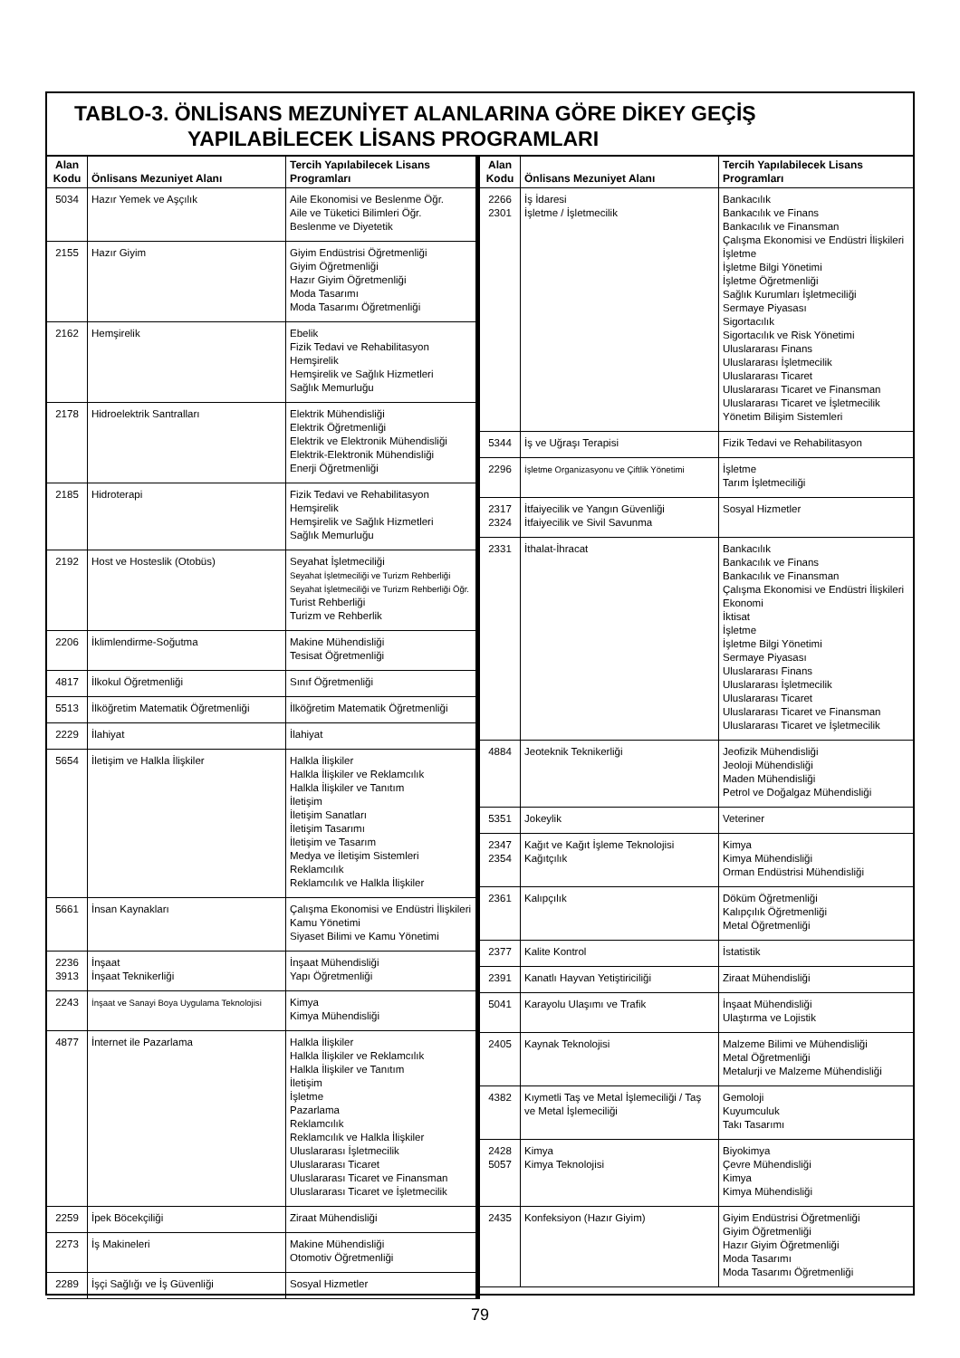TABLO-3. ÖNLİSANS MEZUNİYET ALANLARINA GÖRE DİKEY GEÇİŞ
YAPILABİLECEK LİSANS PROGRAMLARI
| Alan Kodu | Önlisans Mezuniyet Alanı | Tercih Yapılabilecek Lisans Programları |
| --- | --- | --- |
| 5034 | Hazır Yemek ve Aşçılık | Aile Ekonomisi ve Beslenme Öğr. Aile ve Tüketici Bilimleri Öğr. Beslenme ve Diyetetik |
| 2155 | Hazır Giyim | Giyim Endüstrisi Öğretmenliği Giyim Öğretmenliği Hazır Giyim Öğretmenliği Moda Tasarımı Moda Tasarımı Öğretmenliği |
| 2162 | Hemşirelik | Ebelik Fizik Tedavi ve Rehabilitasyon Hemşirelik Hemşirelik ve Sağlık Hizmetleri Sağlık Memurluğu |
| 2178 | Hidroelektrik Santralları | Elektrik Mühendisliği Elektrik Öğretmenliği Elektrik ve Elektronik Mühendisliği Elektrik-Elektronik Mühendisliği Enerji Öğretmenliği |
| 2185 | Hidroterapi | Fizik Tedavi ve Rehabilitasyon Hemşirelik Hemşirelik ve Sağlık Hizmetleri Sağlık Memurluğu |
| 2192 | Host ve Hosteslik (Otobüs) | Seyahat İşletmeciliği Seyahat İşletmeciliği ve Turizm Rehberliği Seyahat İşletmeciliği ve Turizm Rehberliği Öğr. Turist Rehberliği Turizm ve Rehberlik |
| 2206 | İklimlendirme-Soğutma | Makine Mühendisliği Tesisat Öğretmenliği |
| 4817 | İlkokul Öğretmenliği | Sınıf Öğretmenliği |
| 5513 | İlköğretim Matematik Öğretmenliği | İlköğretim Matematik Öğretmenliği |
| 2229 | İlahiyat | İlahiyat |
| 5654 | İletişim ve Halkla İlişkiler | Halkla İlişkiler Halkla İlişkiler ve Reklamcılık Halkla İlişkiler ve Tanıtım İletişim İletişim Sanatları İletişim Tasarımı İletişim ve Tasarım Medya ve İletişim Sistemleri Reklamcılık Reklamcılık ve Halkla İlişkiler |
| 5661 | İnsan Kaynakları | Çalışma Ekonomisi ve Endüstri İlişkileri Kamu Yönetimi Siyaset Bilimi ve Kamu Yönetimi |
| 2236 3913 | İnşaat İnşaat Teknikerliği | İnşaat Mühendisliği Yapı Öğretmenliği |
| 2243 | İnşaat ve Sanayi Boya Uygulama Teknolojisi | Kimya Kimya Mühendisliği |
| 4877 | İnternet ile Pazarlama | Halkla İlişkiler Halkla İlişkiler ve Reklamcılık Halkla İlişkiler ve Tanıtım İletişim İşletme Pazarlama Reklamcılık Reklamcılık ve Halkla İlişkiler Uluslararası İşletmecilik Uluslararası Ticaret Uluslararası Ticaret ve Finansman Uluslararası Ticaret ve İşletmecilik |
| 2259 | İpek Böcekçiliği | Ziraat Mühendisliği |
| 2273 | İş Makineleri | Makine Mühendisliği Otomotiv Öğretmenliği |
| 2289 | İşçi Sağlığı ve İş Güvenliği | Sosyal Hizmetler |
| Alan Kodu | Önlisans Mezuniyet Alanı | Tercih Yapılabilecek Lisans Programları |
| --- | --- | --- |
| 2266 2301 | İş İdaresi İşletme / İşletmecilik | Bankacılık Bankacılık ve Finans Bankacılık ve Finansman Çalışma Ekonomisi ve Endüstri İlişkileri İşletme İşletme Bilgi Yönetimi İşletme Öğretmenliği Sağlık Kurumları İşletmeciliği Sermaye Piyasası Sigortacılık Sigortacılık ve Risk Yönetimi Uluslararası Finans Uluslararası İşletmecilik Uluslararası Ticaret Uluslararası Ticaret ve Finansman Uluslararası Ticaret ve İşletmecilik Yönetim Bilişim Sistemleri |
| 5344 | İş ve Uğraşı Terapisi | Fizik Tedavi ve Rehabilitasyon |
| 2296 | İşletme Organizasyonu ve Çiftlik Yönetimi | İşletme Tarım İşletmeciliği |
| 2317 2324 | İtfaiyecilik ve Yangın Güvenliği İtfaiyecilik ve Sivil Savunma | Sosyal Hizmetler |
| 2331 | İthalat-İhracat | Bankacılık Bankacılık ve Finans Bankacılık ve Finansman Çalışma Ekonomisi ve Endüstri İlişkileri Ekonomi İktisat İşletme İşletme Bilgi Yönetimi Sermaye Piyasası Uluslararası Finans Uluslararası İşletmecilik Uluslararası Ticaret Uluslararası Ticaret ve Finansman Uluslararası Ticaret ve İşletmecilik |
| 4884 | Jeoteknik Teknikerliği | Jeofizik Mühendisliği Jeoloji Mühendisliği Maden Mühendisliği Petrol ve Doğalgaz Mühendisliği |
| 5351 | Jokeylik | Veteriner |
| 2347 2354 | Kağıt ve Kağıt İşleme Teknolojisi Kağıtçılık | Kimya Kimya Mühendisliği Orman Endüstrisi Mühendisliği |
| 2361 | Kalıpçılık | Döküm Öğretmenliği Kalıpçılık Öğretmenliği Metal Öğretmenliği |
| 2377 | Kalite Kontrol | İstatistik |
| 2391 | Kanatlı Hayvan Yetiştiriciliği | Ziraat Mühendisliği |
| 5041 | Karayolu Ulaşımı ve Trafik | İnşaat Mühendisliği Ulaştırma ve Lojistik |
| 2405 | Kaynak Teknolojisi | Malzeme Bilimi ve Mühendisliği Metal Öğretmenliği Metalurji ve Malzeme Mühendisliği |
| 4382 | Kıymetli Taş ve Metal İşlemeciliği / Taş ve Metal İşlemeciliği | Gemoloji Kuyumculuk Takı Tasarımı |
| 2428 5057 | Kimya Kimya Teknolojisi | Biyokimya Çevre Mühendisliği Kimya Kimya Mühendisliği |
| 2435 | Konfeksiyon (Hazır Giyim) | Giyim Endüstrisi Öğretmenliği Giyim Öğretmenliği Hazır Giyim Öğretmenliği Moda Tasarımı Moda Tasarımı Öğretmenliği |
79